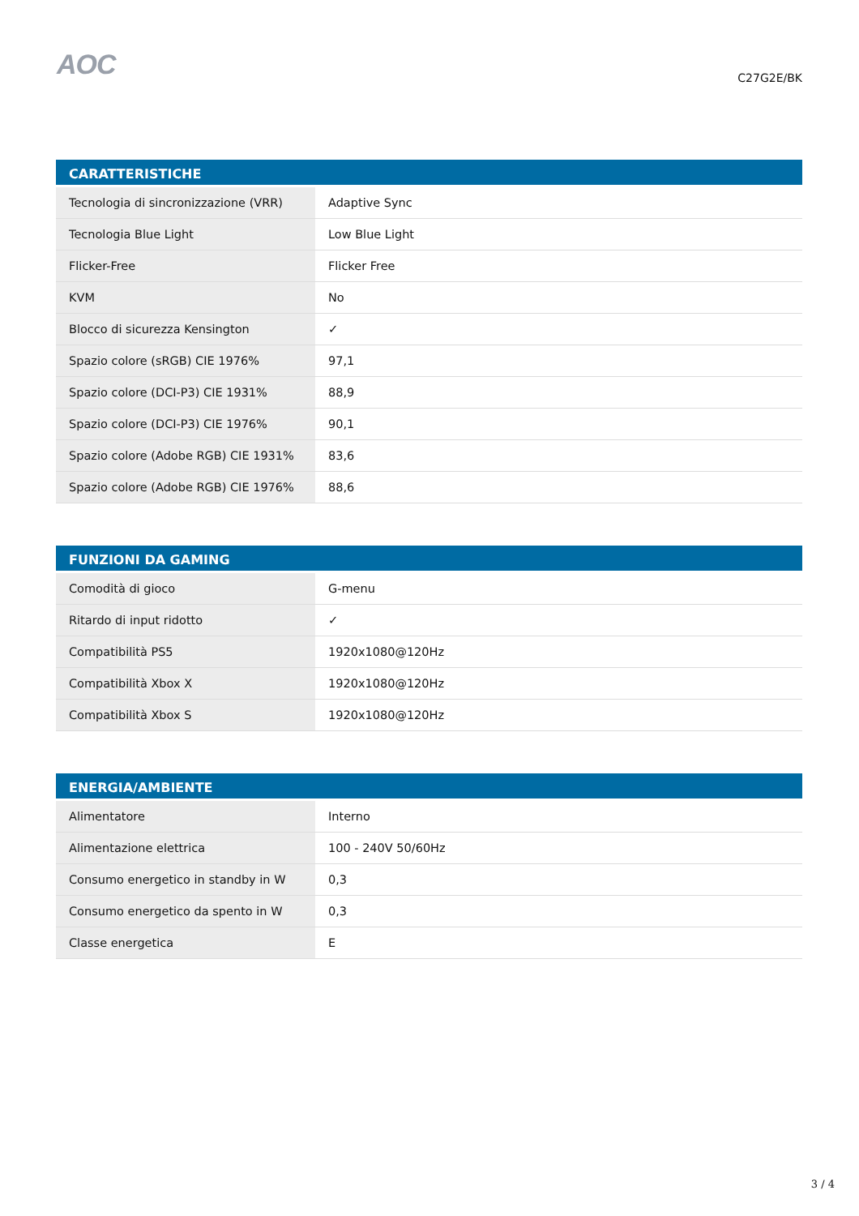AOC
C27G2E/BK
| CARATTERISTICHE | |
| --- | --- |
| Tecnologia di sincronizzazione (VRR) | Adaptive Sync |
| Tecnologia Blue Light | Low Blue Light |
| Flicker-Free | Flicker Free |
| KVM | No |
| Blocco di sicurezza Kensington | ✓ |
| Spazio colore (sRGB) CIE 1976% | 97,1 |
| Spazio colore (DCI-P3) CIE 1931% | 88,9 |
| Spazio colore (DCI-P3) CIE 1976% | 90,1 |
| Spazio colore (Adobe RGB) CIE 1931% | 83,6 |
| Spazio colore (Adobe RGB) CIE 1976% | 88,6 |
| FUNZIONI DA GAMING | |
| --- | --- |
| Comodità di gioco | G-menu |
| Ritardo di input ridotto | ✓ |
| Compatibilità PS5 | 1920x1080@120Hz |
| Compatibilità Xbox X | 1920x1080@120Hz |
| Compatibilità Xbox S | 1920x1080@120Hz |
| ENERGIA/AMBIENTE | |
| --- | --- |
| Alimentatore | Interno |
| Alimentazione elettrica | 100 - 240V 50/60Hz |
| Consumo energetico in standby in W | 0,3 |
| Consumo energetico da spento in W | 0,3 |
| Classe energetica | E |
3 / 4